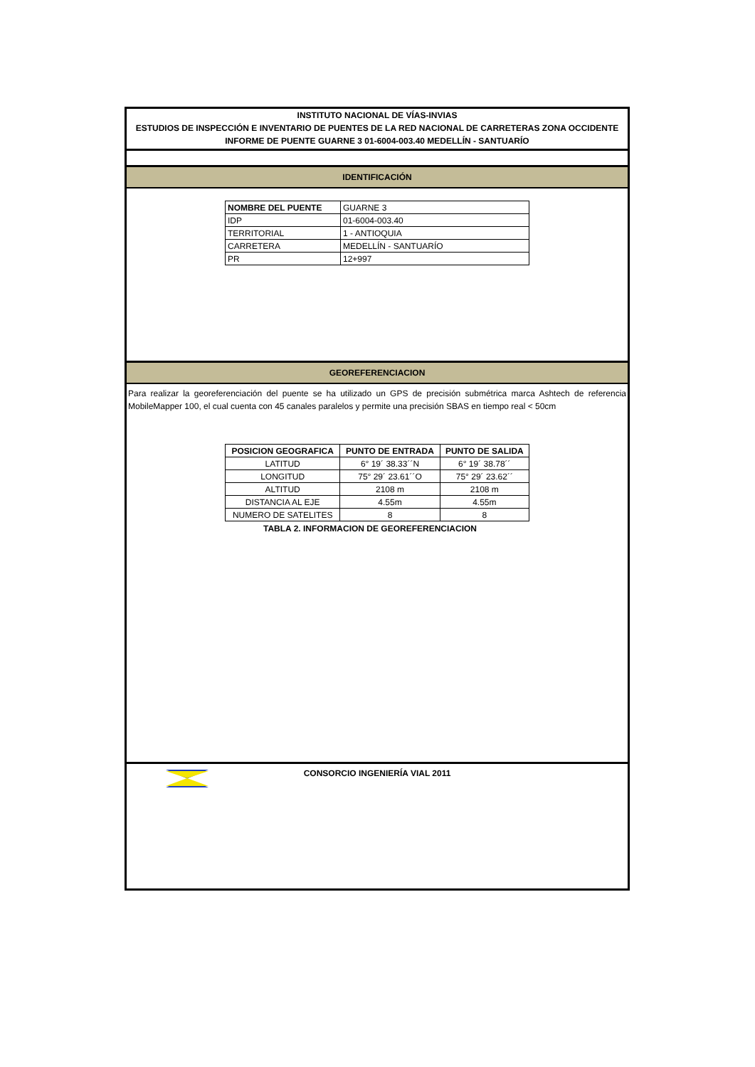INSTITUTO NACIONAL DE VÍAS-INVIAS
ESTUDIOS DE INSPECCIÓN E INVENTARIO DE PUENTES DE LA RED NACIONAL DE CARRETERAS ZONA OCCIDENTE
INFORME DE PUENTE GUARNE 3 01-6004-003.40 MEDELLÍN - SANTUARÍO
IDENTIFICACIÓN
| NOMBRE DEL PUENTE | GUARNE 3 |
| IDP | 01-6004-003.40 |
| TERRITORIAL | 1 - ANTIOQUIA |
| CARRETERA | MEDELLÍN - SANTUARÍO |
| PR | 12+997 |
GEOREFERENCIACION
Para realizar la georeferenciación del puente se ha utilizado un GPS de precisión submétrica marca Ashtech de referencia MobileMapper 100, el cual cuenta con 45 canales paralelos y permite una precisión SBAS en tiempo real < 50cm
| POSICION GEOGRAFICA | PUNTO DE ENTRADA | PUNTO DE SALIDA |
| --- | --- | --- |
| LATITUD | 6° 19´ 38.33´´N | 6° 19´ 38.78´´ |
| LONGITUD | 75° 29´ 23.61´´O | 75° 29´ 23.62´´ |
| ALTITUD | 2108 m | 2108 m |
| DISTANCIA AL EJE | 4.55m | 4.55m |
| NUMERO DE SATELITES | 8 | 8 |
TABLA 2. INFORMACION DE GEOREFERENCIACION
CONSORCIO INGENIERÍA VIAL 2011